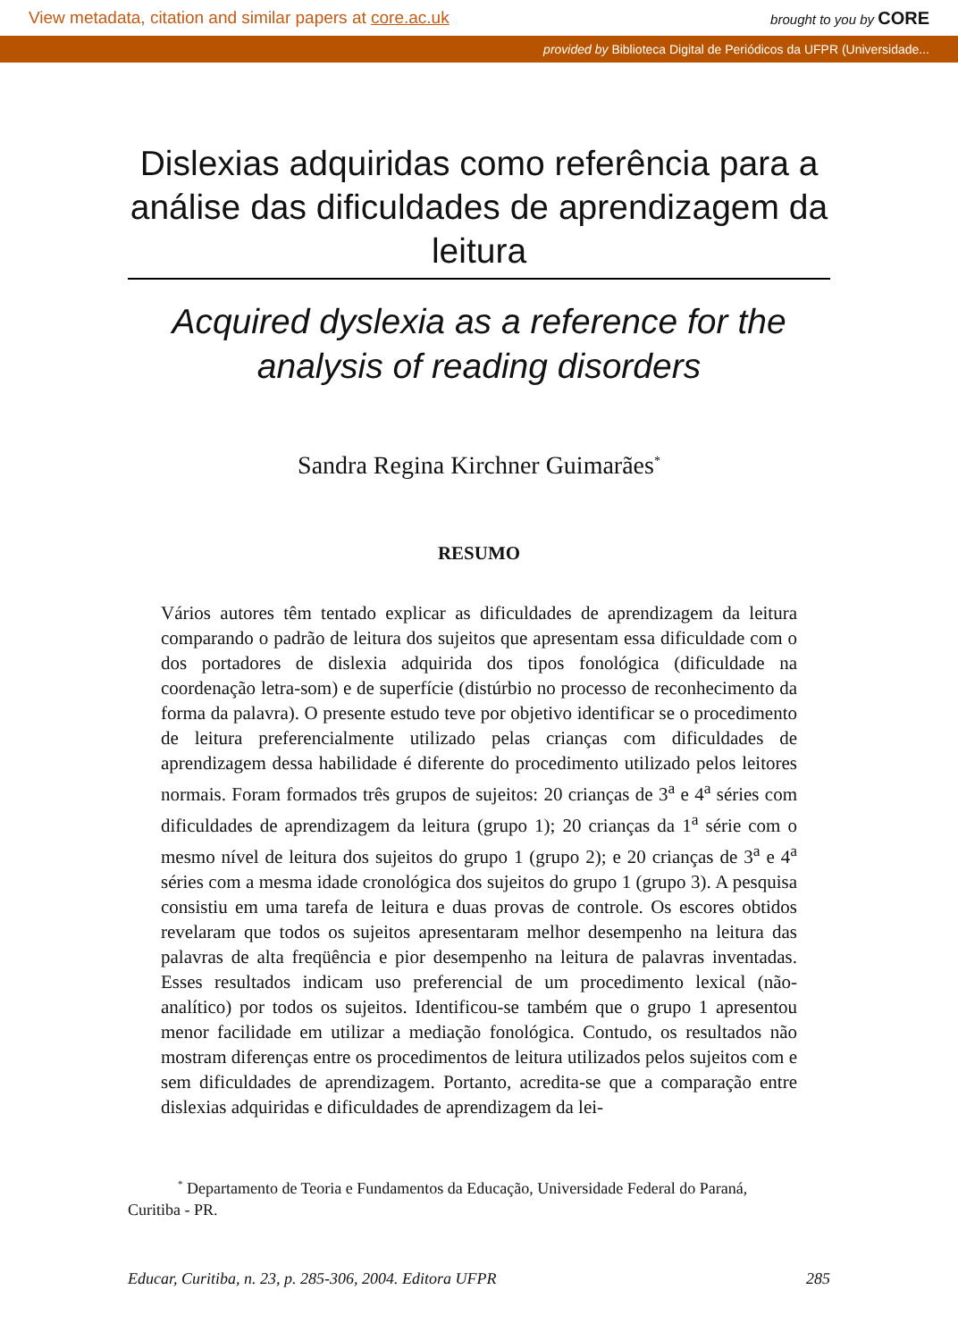View metadata, citation and similar papers at core.ac.uk brought to you by CORE
provided by Biblioteca Digital de Periódicos da UFPR (Universidade...
Dislexias adquiridas como referência para a análise das dificuldades de aprendizagem da leitura
Acquired dyslexia as a reference for the analysis of reading disorders
Sandra Regina Kirchner Guimarães<sup>*</sup>
RESUMO
Vários autores têm tentado explicar as dificuldades de aprendizagem da leitura comparando o padrão de leitura dos sujeitos que apresentam essa dificuldade com o dos portadores de dislexia adquirida dos tipos fonológica (dificuldade na coordenação letra-som) e de superfície (distúrbio no processo de reconhecimento da forma da palavra). O presente estudo teve por objetivo identificar se o procedimento de leitura preferencialmente utilizado pelas crianças com dificuldades de aprendizagem dessa habilidade é diferente do procedimento utilizado pelos leitores normais. Foram formados três grupos de sujeitos: 20 crianças de 3<sup>a</sup> e 4<sup>a</sup> séries com dificuldades de aprendizagem da leitura (grupo 1); 20 crianças da 1<sup>a</sup> série com o mesmo nível de leitura dos sujeitos do grupo 1 (grupo 2); e 20 crianças de 3<sup>a</sup> e 4<sup>a</sup> séries com a mesma idade cronológica dos sujeitos do grupo 1 (grupo 3). A pesquisa consistiu em uma tarefa de leitura e duas provas de controle. Os escores obtidos revelaram que todos os sujeitos apresentaram melhor desempenho na leitura das palavras de alta freqüência e pior desempenho na leitura de palavras inventadas. Esses resultados indicam uso preferencial de um procedimento lexical (não-analítico) por todos os sujeitos. Identificou-se também que o grupo 1 apresentou menor facilidade em utilizar a mediação fonológica. Contudo, os resultados não mostram diferenças entre os procedimentos de leitura utilizados pelos sujeitos com e sem dificuldades de aprendizagem. Portanto, acredita-se que a comparação entre dislexias adquiridas e dificuldades de aprendizagem da lei-
<sup>*</sup> Departamento de Teoria e Fundamentos da Educação, Universidade Federal do Paraná,
Curitiba - PR.
Educar, Curitiba, n. 23, p. 285-306, 2004. Editora UFPR 285